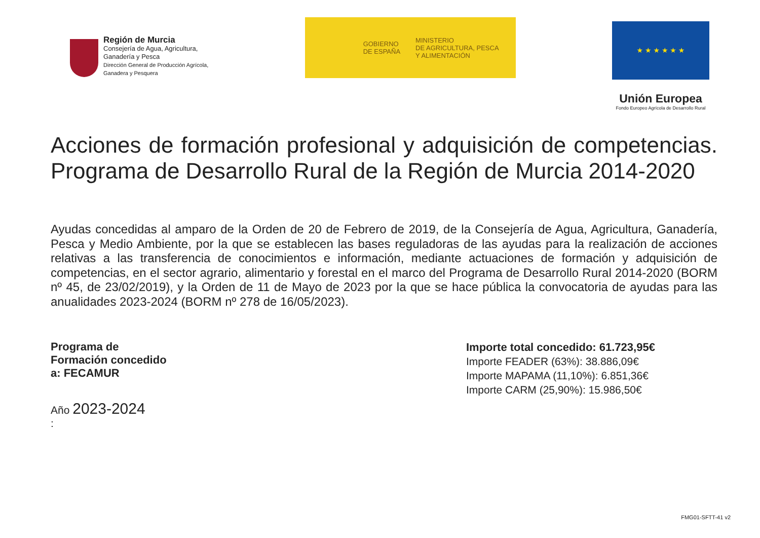Región de Murcia
Consejería de Agua, Agricultura,
Ganadería y Pesca
Dirección General de Producción Agrícola,
Ganadera y Pesquera
GOBIERNO
DE ESPAÑA
MINISTERIO
DE AGRICULTURA, PESCA
Y ALIMENTACIÓN
★ ★ ★ ★ ★ ★
Unión Europea
Fondo Europeo Agrícola de Desarrollo Rural
Acciones de formación profesional y adquisición de competencias. Programa de Desarrollo Rural de la Región de Murcia 2014-2020
Ayudas concedidas al amparo de la Orden de 20 de Febrero de 2019, de la Consejería de Agua, Agricultura, Ganadería, Pesca y Medio Ambiente, por la que se establecen las bases reguladoras de las ayudas para la realización de acciones relativas a las transferencia de conocimientos e información, mediante actuaciones de formación y adquisición de competencias, en el sector agrario, alimentario y forestal en el marco del Programa de Desarrollo Rural 2014-2020 (BORM nº 45, de 23/02/2019), y la Orden de 11 de Mayo de 2023 por la que se hace pública la convocatoria de ayudas para las anualidades 2023-2024 (BORM nº 278 de 16/05/2023).
Programa de
Formación concedido
a: FECAMUR
Año 2023-2024
:
Importe total concedido: 61.723,95€
Importe FEADER (63%): 38.886,09€
Importe MAPAMA (11,10%): 6.851,36€
Importe CARM (25,90%): 15.986,50€
FMG01-SFTT-41 v2